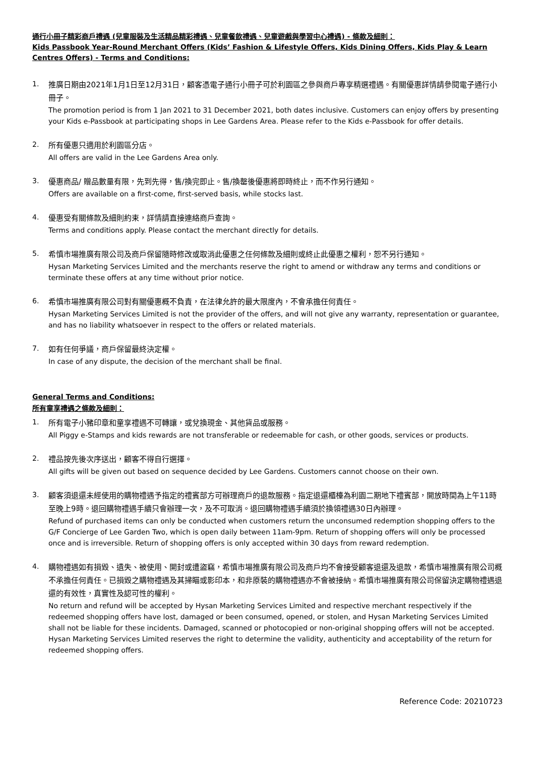通行小冊子精彩商戶禮遇 (兒童服裝及生活精品精彩禮遇、兒童餐飲禮遇、兒童遊戲與學習中心禮遇) - 條款及細則：
Kids Passbook Year-Round Merchant Offers (Kids’ Fashion & Lifestyle Offers, Kids Dining Offers, Kids Play & Learn Centres Offers) - Terms and Conditions:
1.
推廣日期由2021年1月1日至12月31日，顧客憑電子通行小冊子可於利園區之參與商戶專享精選禮遇。有關優惠詳情請參閱電子通行小冊子。
The promotion period is from 1 Jan 2021 to 31 December 2021, both dates inclusive. Customers can enjoy offers by presenting your Kids e-Passbook at participating shops in Lee Gardens Area. Please refer to the Kids e-Passbook for offer details.
2.
所有優惠只適用於利園區分店。
All offers are valid in the Lee Gardens Area only.
3.
優惠商品/ 贈品數量有限，先到先得，售/換完即止。售/換罄後優惠將即時終止，而不作另行通知。
Offers are available on a first-come, first-served basis, while stocks last.
4.
優惠受有關條款及細則約束，詳情請直接連絡商戶查詢。
Terms and conditions apply. Please contact the merchant directly for details.
5.
希慎市場推廣有限公司及商戶保留隨時修改或取消此優惠之任何條款及細則或終止此優惠之權利，恕不另行通知。
Hysan Marketing Services Limited and the merchants reserve the right to amend or withdraw any terms and conditions or terminate these offers at any time without prior notice.
6.
希慎市場推廣有限公司對有關優惠概不負責，在法律允許的最大限度內，不會承擔任何責任。
Hysan Marketing Services Limited is not the provider of the offers, and will not give any warranty, representation or guarantee, and has no liability whatsoever in respect to the offers or related materials.
7.
如有任何爭議，商戶保留最終決定權。
In case of any dispute, the decision of the merchant shall be final.
General Terms and Conditions:
所有童享禮遇之條款及細則：
1.
所有電子小豬印章和童享禮遇不可轉讓，或兌換現金、其他貨品或服務。
All Piggy e-Stamps and kids rewards are not transferable or redeemable for cash, or other goods, services or products.
2.
禮品按先後次序送出，顧客不得自行選擇。
All gifts will be given out based on sequence decided by Lee Gardens. Customers cannot choose on their own.
3.
顧客須退還未經使用的購物禮遇予指定的禮賓部方可辦理商戶的退款服務。指定退還櫃檯為利園二期地下禮賓部，開放時間為上午11時至晚上9時。退回購物禮遇手續只會辦理一次，及不可取消。退回購物禮遇手續須於換領禮遇30日內辦理。
Refund of purchased items can only be conducted when customers return the unconsumed redemption shopping offers to the G/F Concierge of Lee Garden Two, which is open daily between 11am-9pm. Return of shopping offers will only be processed once and is irreversible. Return of shopping offers is only accepted within 30 days from reward redemption.
4.
購物禮遇如有損毀、遺失、被使用、開封或遭盜竊，希慎市場推廣有限公司及商戶均不會接受顧客退還及退款，希慎市場推廣有限公司概不承擔任何責任。已損毀之購物禮遇及其掃瞄或影印本，和非原裝的購物禮遇亦不會被接納。希慎市場推廣有限公司保留決定購物禮遇退還的有效性，真實性及認可性的權利。
No return and refund will be accepted by Hysan Marketing Services Limited and respective merchant respectively if the redeemed shopping offers have lost, damaged or been consumed, opened, or stolen, and Hysan Marketing Services Limited shall not be liable for these incidents. Damaged, scanned or photocopied or non-original shopping offers will not be accepted. Hysan Marketing Services Limited reserves the right to determine the validity, authenticity and acceptability of the return for redeemed shopping offers.
Reference Code: 20210723